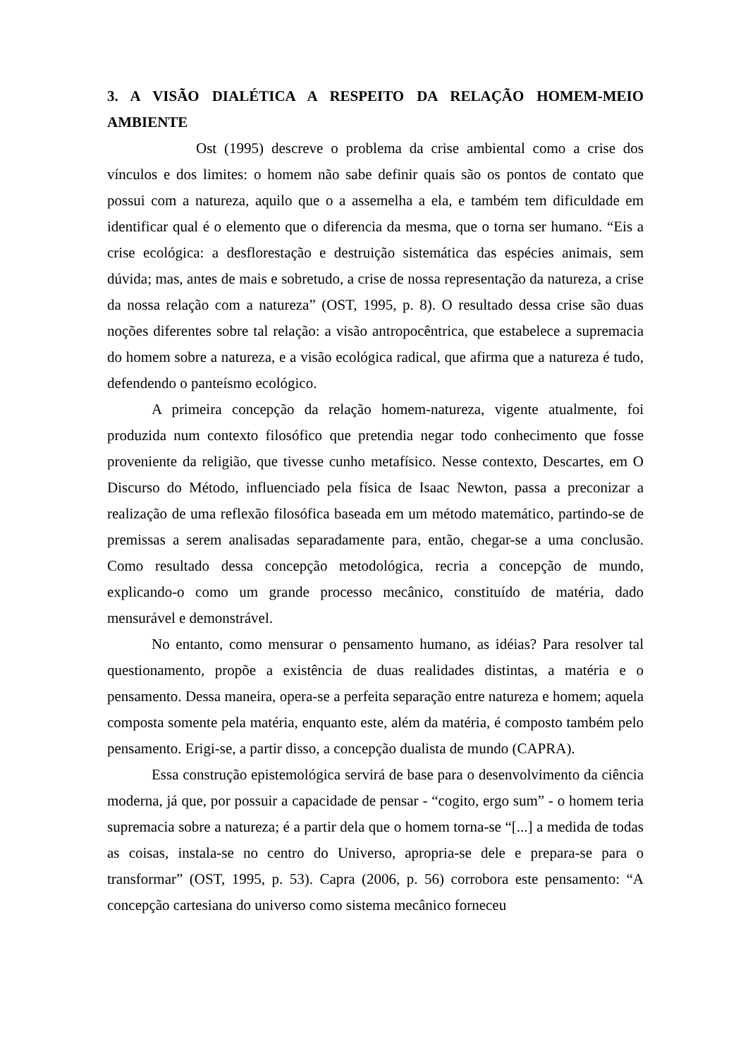3. A VISÃO DIALÉTICA A RESPEITO DA RELAÇÃO HOMEM-MEIO AMBIENTE
Ost (1995) descreve o problema da crise ambiental como a crise dos vínculos e dos limites: o homem não sabe definir quais são os pontos de contato que possui com a natureza, aquilo que o a assemelha a ela, e também tem dificuldade em identificar qual é o elemento que o diferencia da mesma, que o torna ser humano. “Eis a crise ecológica: a desflorestação e destruição sistemática das espécies animais, sem dúvida; mas, antes de mais e sobretudo, a crise de nossa representação da natureza, a crise da nossa relação com a natureza” (OST, 1995, p. 8). O resultado dessa crise são duas noções diferentes sobre tal relação: a visão antropocêntrica, que estabelece a supremacia do homem sobre a natureza, e a visão ecológica radical, que afirma que a natureza é tudo, defendendo o panteísmo ecológico.
A primeira concepção da relação homem-natureza, vigente atualmente, foi produzida num contexto filosófico que pretendia negar todo conhecimento que fosse proveniente da religião, que tivesse cunho metafísico. Nesse contexto, Descartes, em O Discurso do Método, influenciado pela física de Isaac Newton, passa a preconizar a realização de uma reflexão filosófica baseada em um método matemático, partindo-se de premissas a serem analisadas separadamente para, então, chegar-se a uma conclusão. Como resultado dessa concepção metodológica, recria a concepção de mundo, explicando-o como um grande processo mecânico, constituído de matéria, dado mensurável e demonstrável.
No entanto, como mensurar o pensamento humano, as idéias? Para resolver tal questionamento, propõe a existência de duas realidades distintas, a matéria e o pensamento. Dessa maneira, opera-se a perfeita separação entre natureza e homem; aquela composta somente pela matéria, enquanto este, além da matéria, é composto também pelo pensamento. Erigi-se, a partir disso, a concepção dualista de mundo (CAPRA).
Essa construção epistemológica servirá de base para o desenvolvimento da ciência moderna, já que, por possuir a capacidade de pensar - “cogito, ergo sum” - o homem teria supremacia sobre a natureza; é a partir dela que o homem torna-se “[...] a medida de todas as coisas, instala-se no centro do Universo, apropria-se dele e prepara-se para o transformar” (OST, 1995, p. 53). Capra (2006, p. 56) corrobora este pensamento: “A concepção cartesiana do universo como sistema mecânico forneceu